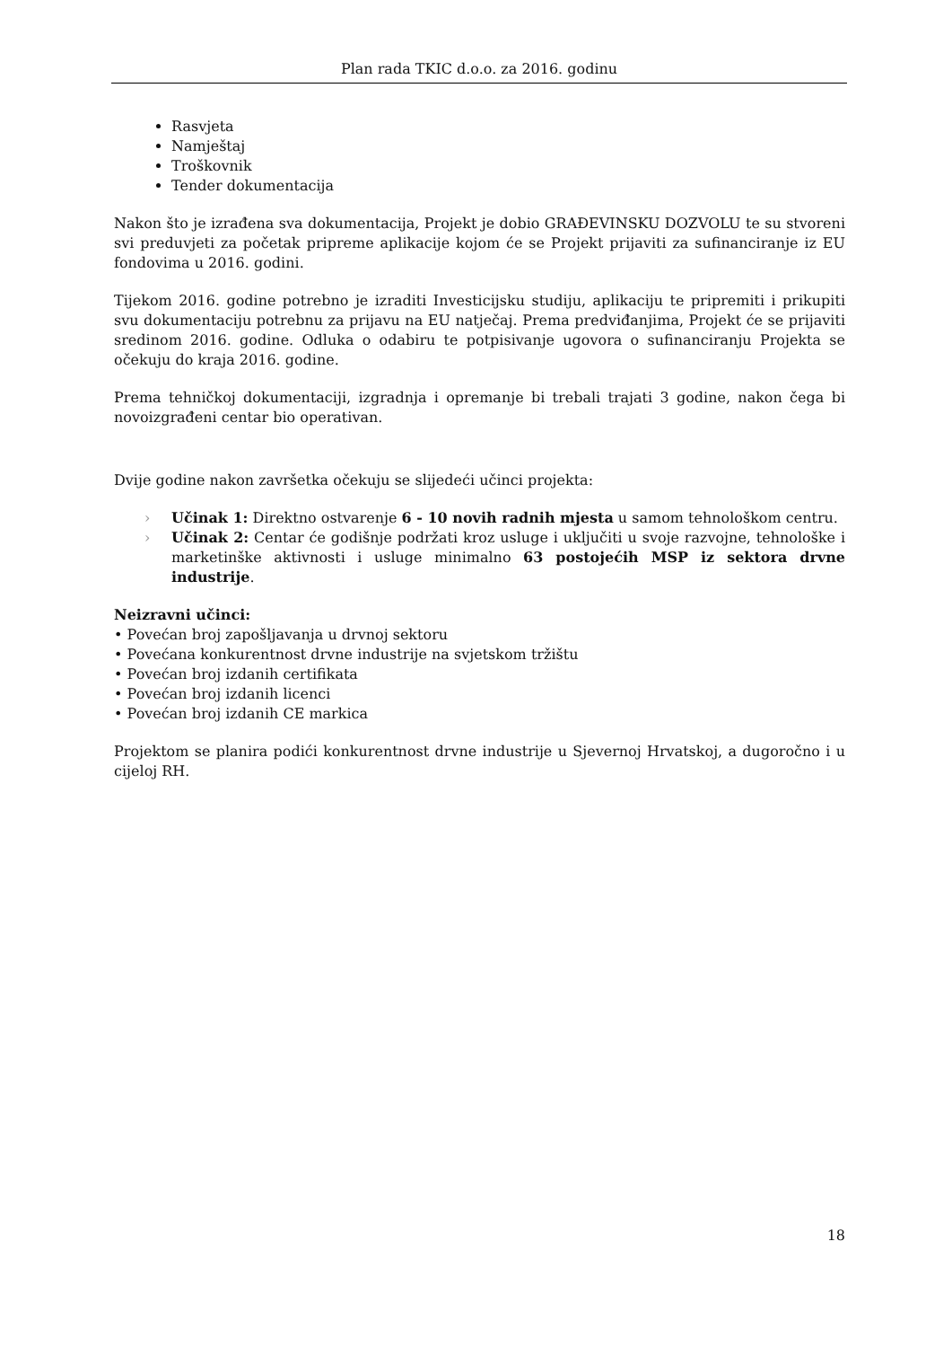Plan rada TKIC d.o.o. za 2016. godinu
Rasvjeta
Namještaj
Troškovnik
Tender dokumentacija
Nakon što je izrađena sva dokumentacija, Projekt je dobio GRAĐEVINSKU DOZVOLU te su stvoreni svi preduvjeti za početak pripreme aplikacije kojom će se Projekt prijaviti za sufinanciranje iz EU fondovima u 2016. godini.
Tijekom 2016. godine potrebno je izraditi Investicijsku studiju, aplikaciju te pripremiti i prikupiti svu dokumentaciju potrebnu za prijavu na EU natječaj. Prema predviđanjima, Projekt će se prijaviti sredinom 2016. godine. Odluka o odabiru te potpisivanje ugovora o sufinanciranju Projekta se očekuju do kraja 2016. godine.
Prema tehničkoj dokumentaciji, izgradnja i opremanje bi trebali trajati 3 godine, nakon čega bi novoizgrađeni centar bio operativan.
Dvije godine nakon završetka očekuju se slijedeći učinci projekta:
› Učinak 1: Direktno ostvarenje 6 - 10 novih radnih mjesta u samom tehnološkom centru.
› Učinak 2: Centar će godišnje podržati kroz usluge i uključiti u svoje razvojne, tehnološke i marketinške aktivnosti i usluge minimalno 63 postojećih MSP iz sektora drvne industrije.
Neizravni učinci:
• Povećan broj zapošljavanja u drvnoj sektoru
• Povećana konkurentnost drvne industrije na svjetskom tržištu
• Povećan broj izdanih certifikata
• Povećan broj izdanih licenci
• Povećan broj izdanih CE markica
Projektom se planira podići konkurentnost drvne industrije u Sjevernoj Hrvatskoj, a dugoročno i u cijeloj RH.
18